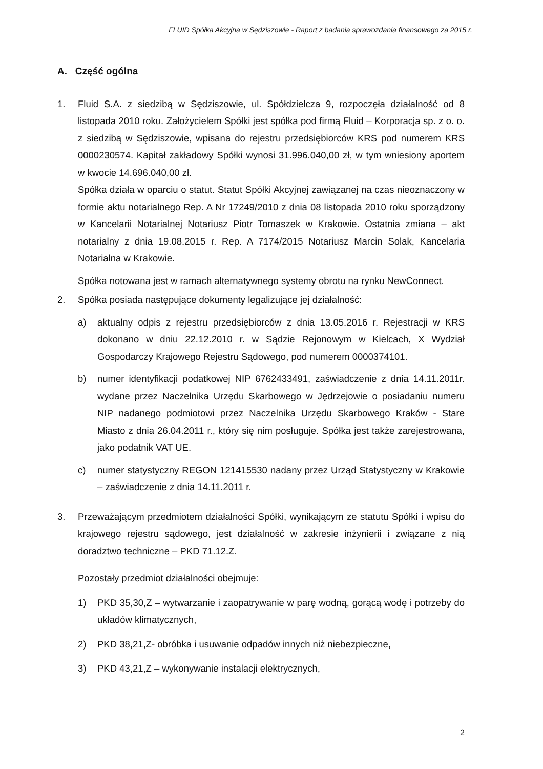FLUID Spółka Akcyjna w Sędziszowie - Raport z badania sprawozdania finansowego za 2015 r.
A. Część ogólna
1. Fluid S.A. z siedzibą w Sędziszowie, ul. Spółdzielcza 9, rozpoczęła działalność od 8 listopada 2010 roku. Założycielem Spółki jest spółka pod firmą Fluid – Korporacja sp. z o. o. z siedzibą w Sędziszowie, wpisana do rejestru przedsiębiorców KRS pod numerem KRS 0000230574. Kapitał zakładowy Spółki wynosi 31.996.040,00 zł, w tym wniesiony aportem w kwocie 14.696.040,00 zł.
Spółka działa w oparciu o statut. Statut Spółki Akcyjnej zawiązanej na czas nieoznaczony w formie aktu notarialnego Rep. A Nr 17249/2010 z dnia 08 listopada 2010 roku sporządzony w Kancelarii Notarialnej Notariusz Piotr Tomaszek w Krakowie. Ostatnia zmiana – akt notarialny z dnia 19.08.2015 r. Rep. A 7174/2015 Notariusz Marcin Solak, Kancelaria Notarialna w Krakowie.
Spółka notowana jest w ramach alternatywnego systemy obrotu na rynku NewConnect.
2. Spółka posiada następujące dokumenty legalizujące jej działalność:
a) aktualny odpis z rejestru przedsiębiorców z dnia 13.05.2016 r. Rejestracji w KRS dokonano w dniu 22.12.2010 r. w Sądzie Rejonowym w Kielcach, X Wydział Gospodarczy Krajowego Rejestru Sądowego, pod numerem 0000374101.
b) numer identyfikacji podatkowej NIP 6762433491, zaświadczenie z dnia 14.11.2011r. wydane przez Naczelnika Urzędu Skarbowego w Jędrzejowie o posiadaniu numeru NIP nadanego podmiotowi przez Naczelnika Urzędu Skarbowego Kraków - Stare Miasto z dnia 26.04.2011 r., który się nim posługuje. Spółka jest także zarejestrowana, jako podatnik VAT UE.
c) numer statystyczny REGON 121415530 nadany przez Urząd Statystyczny w Krakowie – zaświadczenie z dnia 14.11.2011 r.
3. Przeważającym przedmiotem działalności Spółki, wynikającym ze statutu Spółki i wpisu do krajowego rejestru sądowego, jest działalność w zakresie inżynierii i związane z nią doradztwo techniczne – PKD 71.12.Z.
Pozostały przedmiot działalności obejmuje:
1) PKD 35,30,Z – wytwarzanie i zaopatrywanie w parę wodną, gorącą wodę i potrzeby do układów klimatycznych,
2) PKD 38,21,Z- obróbka i usuwanie odpadów innych niż niebezpieczne,
3) PKD 43,21,Z – wykonywanie instalacji elektrycznych,
2